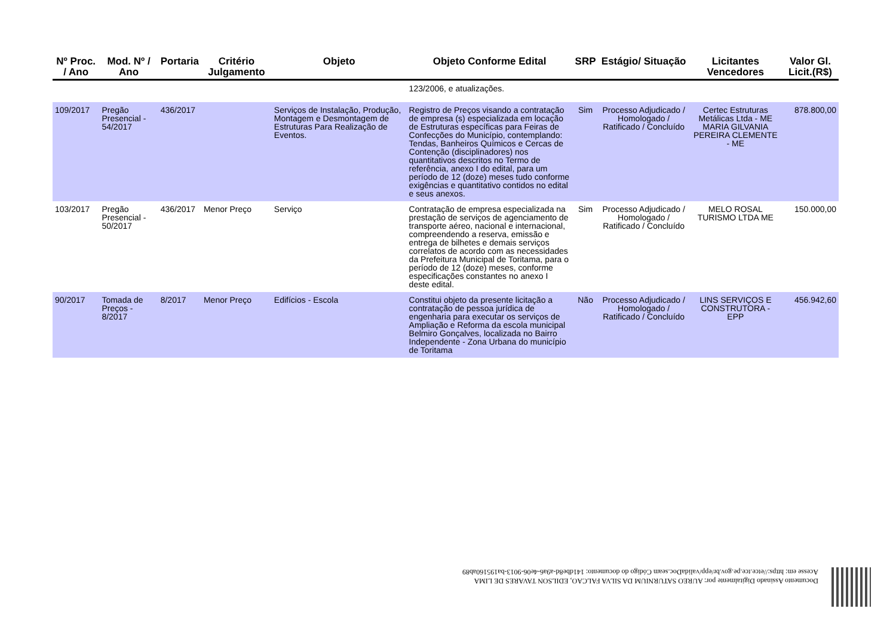| Nº Proc. / Ano | Mod. Nº / Ano | Portaria | Critério Julgamento | Objeto | Objeto Conforme Edital | SRP | Estágio/ Situação | Licitantes Vencedores | Valor Gl. Licit.(R$) |
| --- | --- | --- | --- | --- | --- | --- | --- | --- | --- |
| | | | | | 123/2006, e atualizações. | | | | |
| 109/2017 | Pregão Presencial - 54/2017 | 436/2017 | | Serviços de Instalação, Produção, Montagem e Desmontagem de Estruturas Para Realização de Eventos. | Registro de Preços visando a contratação de empresa (s) especializada em locação de Estruturas específicas para Feiras de Confecções do Município, contemplando: Tendas, Banheiros Químicos e Cercas de Contenção (disciplinadores) nos quantitativos descritos no Termo de referência, anexo I do edital, para um período de 12 (doze) meses tudo conforme exigências e quantitativo contidos no edital e seus anexos. | Sim | Processo Adjudicado / Homologado / Ratificado / Concluído | Certec Estruturas Metálicas Ltda - ME MARIA GILVANIA PEREIRA CLEMENTE - ME | 878.800,00 |
| 103/2017 | Pregão Presencial - 50/2017 | 436/2017 | Menor Preço | Serviço | Contratação de empresa especializada na prestação de serviços de agenciamento de transporte aéreo, nacional e internacional, compreendendo a reserva, emissão e entrega de bilhetes e demais serviços correlatos de acordo com as necessidades da Prefeitura Municipal de Toritama, para o período de 12 (doze) meses, conforme especificações constantes no anexo I deste edital. | Sim | Processo Adjudicado / Homologado / Ratificado / Concluído | MELO ROSAL TURISMO LTDA ME | 150.000,00 |
| 90/2017 | Tomada de Preços - 8/2017 | 8/2017 | Menor Preço | Edifícios - Escola | Constitui objeto da presente licitação a contratação de pessoa jurídica de engenharia para executar os serviços de Ampliação e Reforma da escola municipal Belmiro Gonçalves, localizada no Bairro Independente - Zona Urbana do município de Toritama | Não | Processo Adjudicado / Homologado / Ratificado / Concluído | LINS SERVIÇOS E CONSTRUTORA - EPP | 456.942,60 |
Documento Assinado Digitalmente por: AUREO SATURNIUM DA SILVA FALCAO, EDILSON TAVARES DE LIMA
Acesse em: https://etce.tce.pe.gov.br/epp/validaDoc.seam Código do documento: 141dbe8d-a9a6-4e06-9013-ba195160ab89